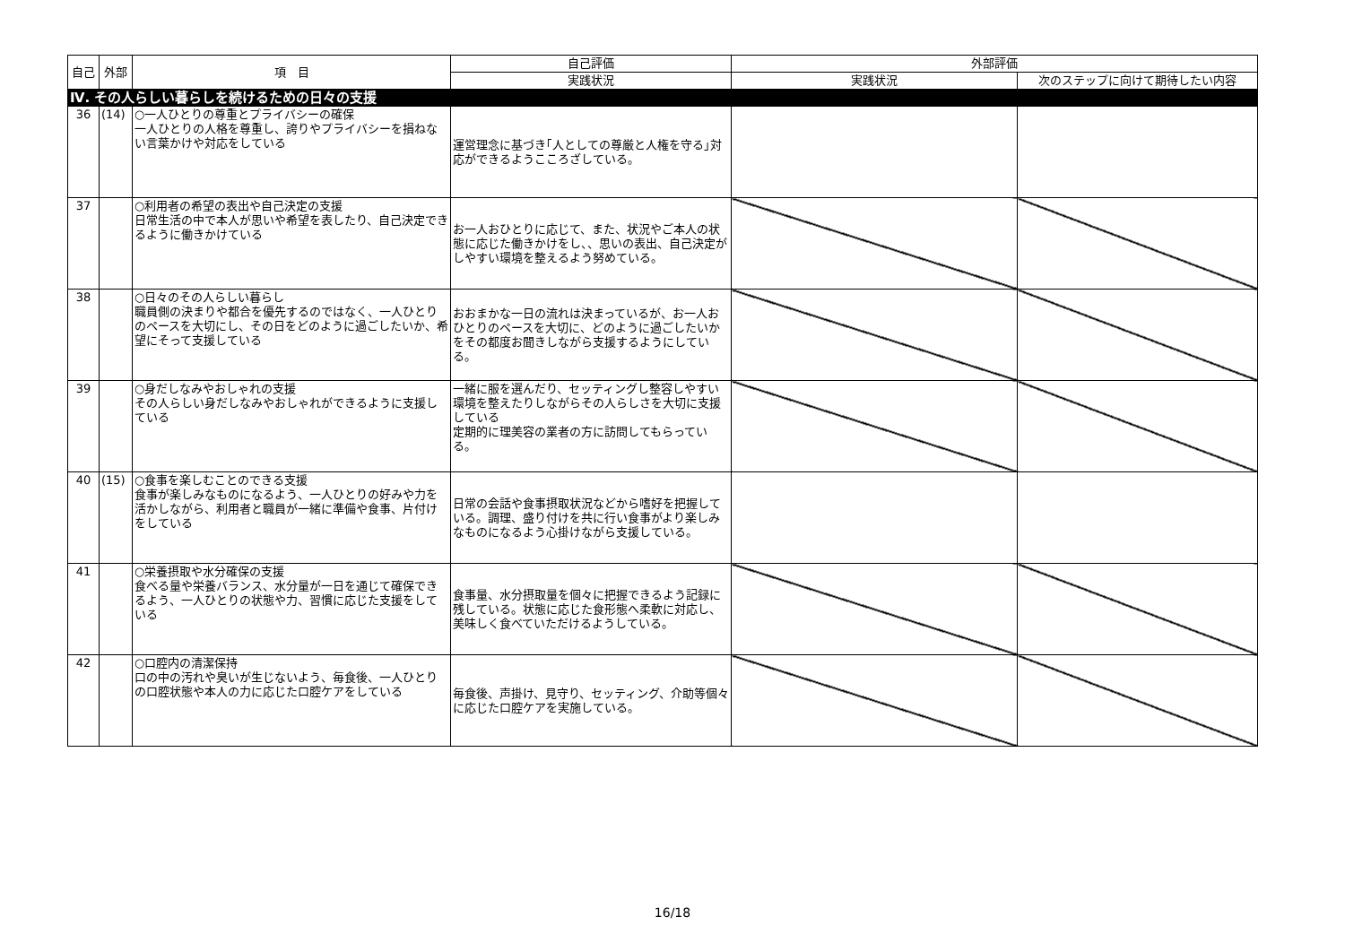| 自己 | 外部 | 項 目 | 自己評価 | 外部評価 | |
| --- | --- | --- | --- | --- | --- |
| | | | 実践状況 | 実践状況 | 次のステップに向けて期待したい内容 |
| Ⅳ. その人らしい暮らしを続けるための日々の支援 | | | | | |
| 36 | (14) | ○一人ひとりの尊重とプライバシーの確保 一人ひとりの人格を尊重し、誇りやプライバシーを損ねない言葉かけや対応をしている | 運営理念に基づき｢人としての尊厳と人権を守る｣対応ができるようこころざしている。 | | |
| 37 | | ○利用者の希望の表出や自己決定の支援 日常生活の中で本人が思いや希望を表したり、自己決定できるように働きかけている | お一人おひとりに応じて、また、状況やご本人の状態に応じた働きかけをし、、思いの表出、自己決定がしやすい環境を整えるよう努めている。 | | |
| 38 | | ○日々のその人らしい暮らし 職員側の決まりや都合を優先するのではなく、一人ひとりのペースを大切にし、その日をどのように過ごしたいか、希望にそって支援している | おおまかな一日の流れは決まっているが、お一人おひとりのペースを大切に、どのように過ごしたいかをその都度お聞きしながら支援するようにしている。 | | |
| 39 | | ○身だしなみやおしゃれの支援 その人らしい身だしなみやおしゃれができるように支援している | 一緒に服を選んだり、セッティングし整容しやすい環境を整えたりしながらその人らしさを大切に支援している 定期的に理美容の業者の方に訪問してもらっている。 | | |
| 40 | (15) | ○食事を楽しむことのできる支援 食事が楽しみなものになるよう、一人ひとりの好みや力を活かしながら、利用者と職員が一緒に準備や食事、片付けをしている | 日常の会話や食事摂取状況などから嗜好を把握している。調理、盛り付けを共に行い食事がより楽しみなものになるよう心掛けながら支援している。 | | |
| 41 | | ○栄養摂取や水分確保の支援 食べる量や栄養バランス、水分量が一日を通じて確保できるよう、一人ひとりの状態や力、習慣に応じた支援をしている | 食事量、水分摂取量を個々に把握できるよう記録に残している。状態に応じた食形態へ柔軟に対応し、美味しく食べていただけるようしている。 | | |
| 42 | | ○口腔内の清潔保持 口の中の汚れや臭いが生じないよう、毎食後、一人ひとりの口腔状態や本人の力に応じた口腔ケアをしている | 毎食後、声掛け、見守り、セッティング、介助等個々に応じた口腔ケアを実施している。 | | |
16/18